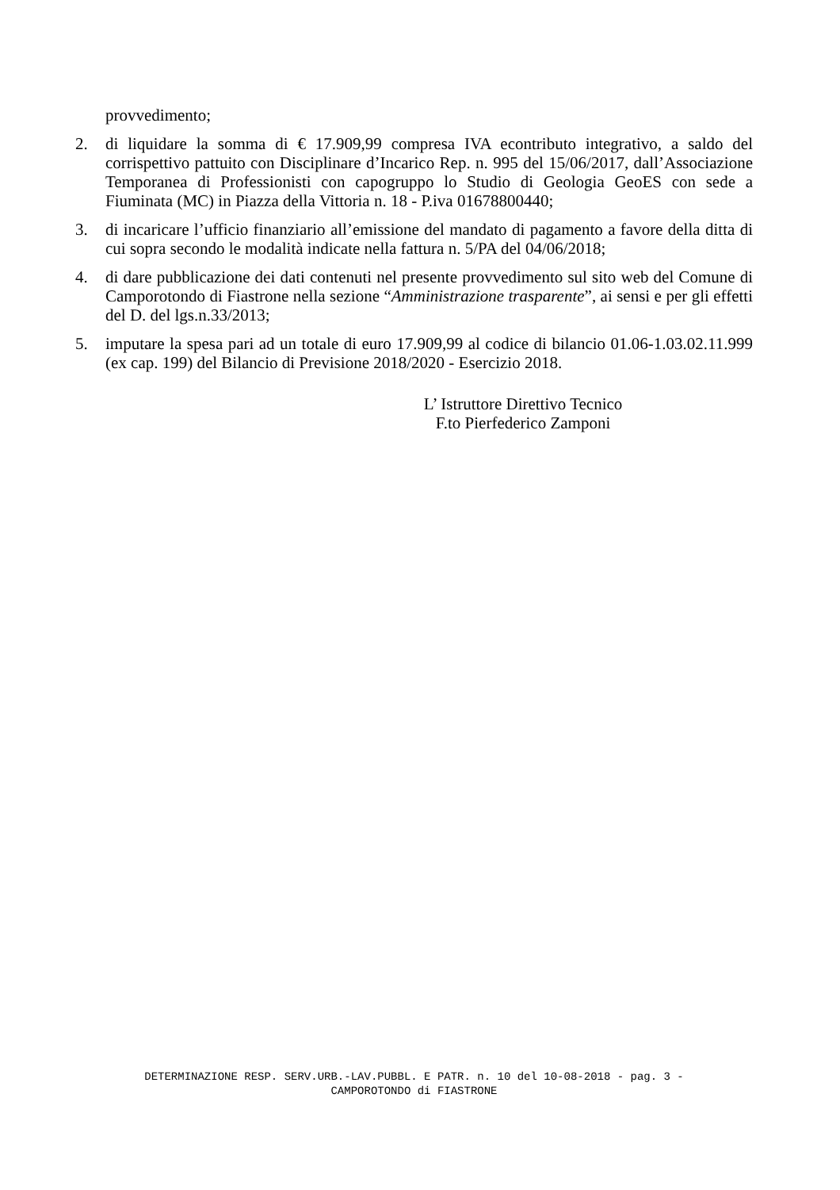provvedimento;
2. di liquidare la somma di € 17.909,99 compresa IVA econtributo integrativo, a saldo del corrispettivo pattuito con Disciplinare d’Incarico Rep. n. 995 del 15/06/2017, dall’Associazione Temporanea di Professionisti con capogruppo lo Studio di Geologia GeoES con sede a Fiuminata (MC) in Piazza della Vittoria n. 18 - P.iva 01678800440;
3. di incaricare l’ufficio finanziario all’emissione del mandato di pagamento a favore della ditta di cui sopra secondo le modalità indicate nella fattura n. 5/PA del 04/06/2018;
4. di dare pubblicazione dei dati contenuti nel presente provvedimento sul sito web del Comune di Camporotondo di Fiastrone nella sezione “Amministrazione trasparente”, ai sensi e per gli effetti del D. del lgs.n.33/2013;
5. imputare la spesa pari ad un totale di euro 17.909,99 al codice di bilancio 01.06-1.03.02.11.999 (ex cap. 199) del Bilancio di Previsione 2018/2020 - Esercizio 2018.
L’ Istruttore Direttivo Tecnico
F.to Pierfederico Zamponi
DETERMINAZIONE RESP. SERV.URB.-LAV.PUBBL. E PATR. n. 10 del 10-08-2018 - pag. 3 -
CAMPOROTONDO di FIASTRONE